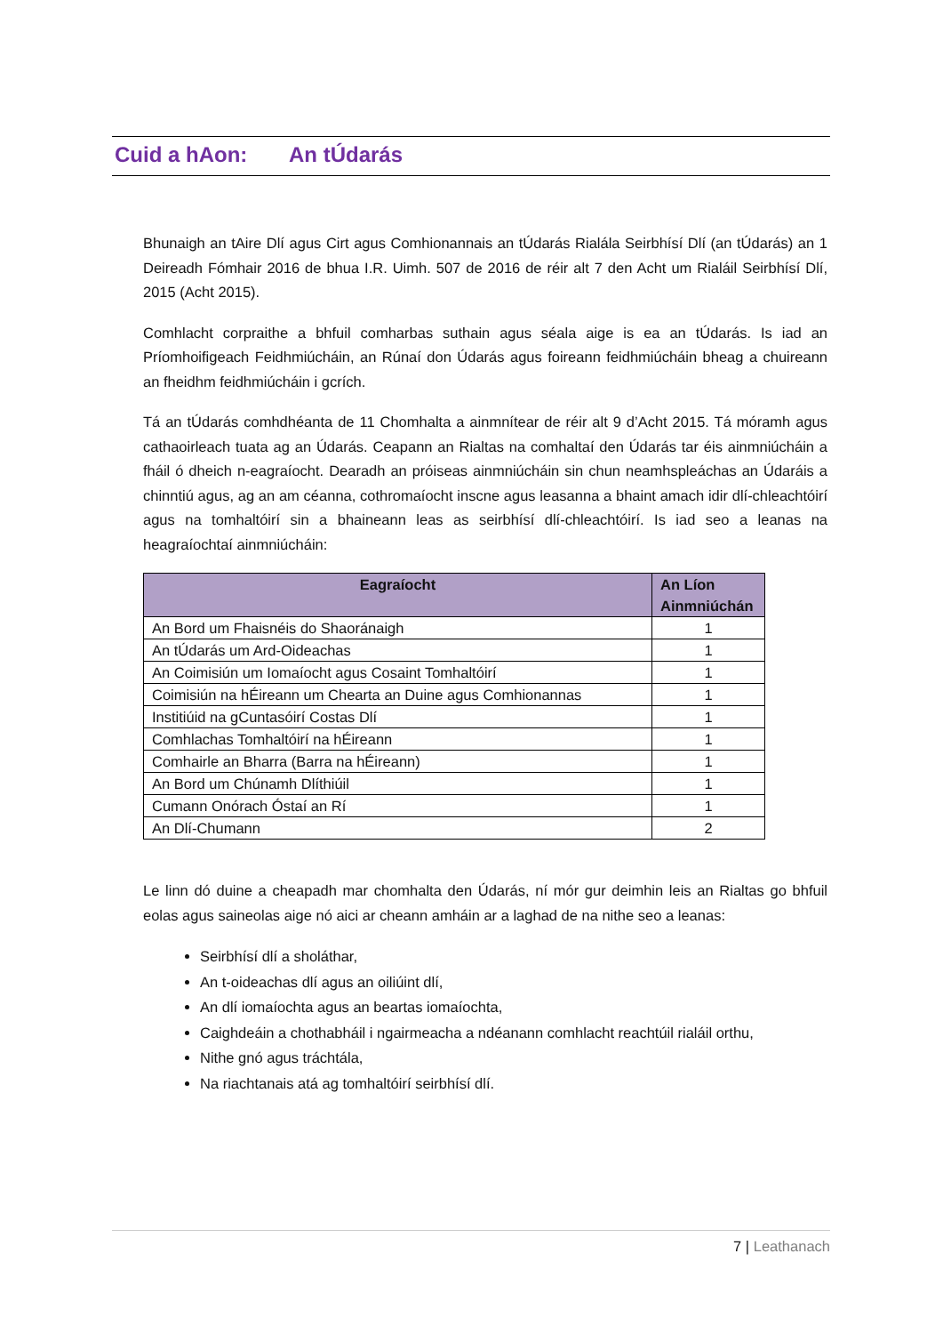Cuid a hAon: An tÚdarás
Bhunaigh an tAire Dlí agus Cirt agus Comhionannais an tÚdarás Rialála Seirbhísí Dlí (an tÚdarás) an 1 Deireadh Fómhair 2016 de bhua I.R. Uimh. 507 de 2016 de réir alt 7 den Acht um Rialáil Seirbhísí Dlí, 2015 (Acht 2015).
Comhlacht corpraithe a bhfuil comharbas suthain agus séala aige is ea an tÚdarás. Is iad an Príomhoifigeach Feidhmiúcháin, an Rúnaí don Údarás agus foireann feidhmiúcháin bheag a chuireann an fheidhm feidhmiúcháin i gcrích.
Tá an tÚdarás comhdhéanta de 11 Chomhalta a ainmnítear de réir alt 9 d’Acht 2015. Tá móramh agus cathaoirleach tuata ag an Údarás. Ceapann an Rialtas na comhaltaí den Údarás tar éis ainmniúcháin a fháil ó dheich n-eagraíocht. Dearadh an próiseas ainmniúcháin sin chun neamhspleáchas an Údaráis a chinntiú agus, ag an am céanna, cothromaíocht inscne agus leasanna a bhaint amach idir dlí-chleachtóirí agus na tomhaltóirí sin a bhaineann leas as seirbhísí dlí-chleachtóirí. Is iad seo a leanas na heagraíochtaí ainmniúcháin:
| Eagraíocht | An Líon Ainmniúchán |
| --- | --- |
| An Bord um Fhaisnéis do Shaoránaigh | 1 |
| An tÚdarás um Ard-Oideachas | 1 |
| An Coimisiún um Iomaíocht agus Cosaint Tomhaltóirí | 1 |
| Coimisiún na hÉireann um Chearta an Duine agus Comhionannas | 1 |
| Institiúid na gCuntasóirí Costas Dlí | 1 |
| Comhlachas Tomhaltóirí na hÉireann | 1 |
| Comhairle an Bharra (Barra na hÉireann) | 1 |
| An Bord um Chúnamh Dlíthiúil | 1 |
| Cumann Onórach Óstaí an Rí | 1 |
| An Dlí-Chumann | 2 |
Le linn dó duine a cheapadh mar chomhalta den Údarás, ní mór gur deimhin leis an Rialtas go bhfuil eolas agus saineolas aige nó aici ar cheann amháin ar a laghad de na nithe seo a leanas:
Seirbhísí dlí a sholáthar,
An t-oideachas dlí agus an oiliúint dlí,
An dlí iomaíochta agus an beartas iomaíochta,
Caighdeáin a chothabháil i ngairmeacha a ndéanann comhlacht reachtúil rialáil orthu,
Nithe gnó agus tráchtála,
Na riachtanais atá ag tomhaltóirí seirbhísí dlí.
7 | Leathanach